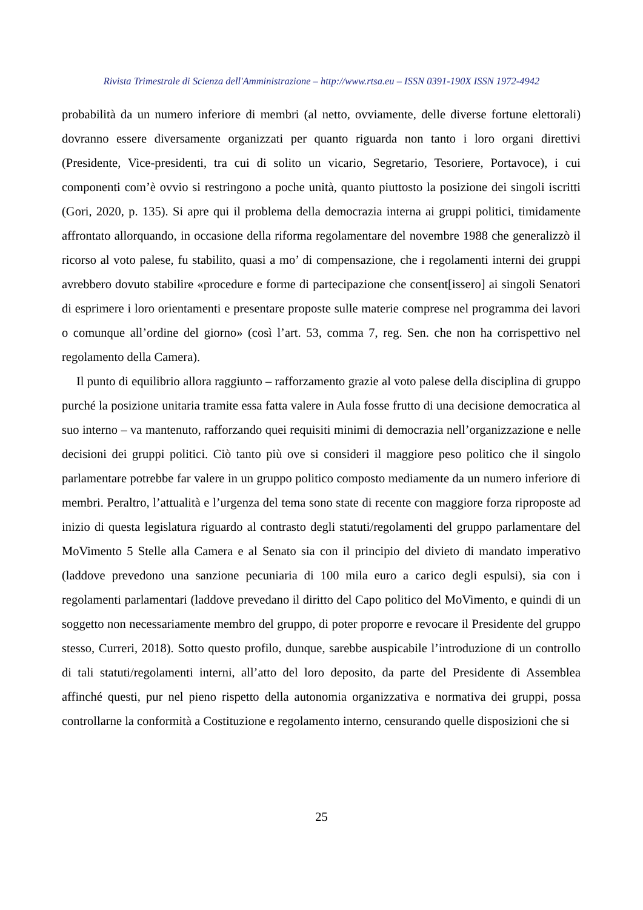Rivista Trimestrale di Scienza dell'Amministrazione – http://www.rtsa.eu – ISSN 0391-190X ISSN 1972-4942
probabilità da un numero inferiore di membri (al netto, ovviamente, delle diverse fortune elettorali) dovranno essere diversamente organizzati per quanto riguarda non tanto i loro organi direttivi (Presidente, Vice-presidenti, tra cui di solito un vicario, Segretario, Tesoriere, Portavoce), i cui componenti com’è ovvio si restringono a poche unità, quanto piuttosto la posizione dei singoli iscritti (Gori, 2020, p. 135). Si apre qui il problema della democrazia interna ai gruppi politici, timidamente affrontato allorquando, in occasione della riforma regolamentare del novembre 1988 che generalizzò il ricorso al voto palese, fu stabilito, quasi a mo’ di compensazione, che i regolamenti interni dei gruppi avrebbero dovuto stabilire «procedure e forme di partecipazione che consent[issero] ai singoli Senatori di esprimere i loro orientamenti e presentare proposte sulle materie comprese nel programma dei lavori o comunque all’ordine del giorno» (così l’art. 53, comma 7, reg. Sen. che non ha corrispettivo nel regolamento della Camera).
Il punto di equilibrio allora raggiunto – rafforzamento grazie al voto palese della disciplina di gruppo purché la posizione unitaria tramite essa fatta valere in Aula fosse frutto di una decisione democratica al suo interno – va mantenuto, rafforzando quei requisiti minimi di democrazia nell’organizzazione e nelle decisioni dei gruppi politici. Ciò tanto più ove si consideri il maggiore peso politico che il singolo parlamentare potrebbe far valere in un gruppo politico composto mediamente da un numero inferiore di membri. Peraltro, l’attualità e l’urgenza del tema sono state di recente con maggiore forza riproposte ad inizio di questa legislatura riguardo al contrasto degli statuti/regolamenti del gruppo parlamentare del MoVimento 5 Stelle alla Camera e al Senato sia con il principio del divieto di mandato imperativo (laddove prevedono una sanzione pecuniaria di 100 mila euro a carico degli espulsi), sia con i regolamenti parlamentari (laddove prevedano il diritto del Capo politico del MoVimento, e quindi di un soggetto non necessariamente membro del gruppo, di poter proporre e revocare il Presidente del gruppo stesso, Curreri, 2018). Sotto questo profilo, dunque, sarebbe auspicabile l’introduzione di un controllo di tali statuti/regolamenti interni, all’atto del loro deposito, da parte del Presidente di Assemblea affinché questi, pur nel pieno rispetto della autonomia organizzativa e normativa dei gruppi, possa controllarne la conformità a Costituzione e regolamento interno, censurando quelle disposizioni che si
25